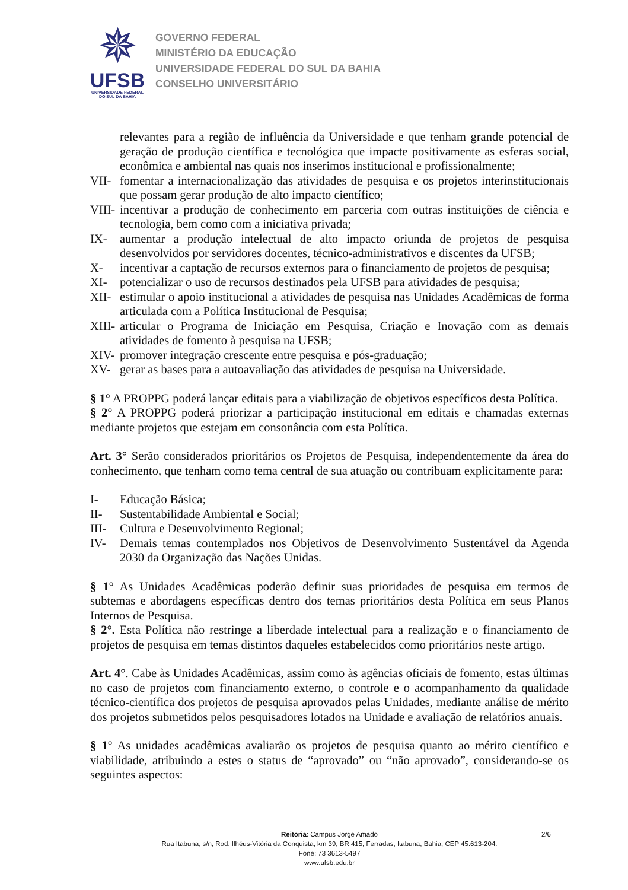✵
UFSB
UNIVERSIDADE FEDERAL
DO SUL DA BAHIA
GOVERNO FEDERAL
MINISTÉRIO DA EDUCAÇÃO
UNIVERSIDADE FEDERAL DO SUL DA BAHIA
CONSELHO UNIVERSITÁRIO
relevantes para a região de influência da Universidade e que tenham grande potencial de geração de produção científica e tecnológica que impacte positivamente as esferas social, econômica e ambiental nas quais nos inserimos institucional e profissionalmente;
VII- fomentar a internacionalização das atividades de pesquisa e os projetos interinstitucionais que possam gerar produção de alto impacto científico;
VIII- incentivar a produção de conhecimento em parceria com outras instituições de ciência e tecnologia, bem como com a iniciativa privada;
IX- aumentar a produção intelectual de alto impacto oriunda de projetos de pesquisa desenvolvidos por servidores docentes, técnico-administrativos e discentes da UFSB;
X- incentivar a captação de recursos externos para o financiamento de projetos de pesquisa;
XI- potencializar o uso de recursos destinados pela UFSB para atividades de pesquisa;
XII- estimular o apoio institucional a atividades de pesquisa nas Unidades Acadêmicas de forma articulada com a Política Institucional de Pesquisa;
XIII- articular o Programa de Iniciação em Pesquisa, Criação e Inovação com as demais atividades de fomento à pesquisa na UFSB;
XIV- promover integração crescente entre pesquisa e pós-graduação;
XV- gerar as bases para a autoavaliação das atividades de pesquisa na Universidade.
§ 1° A PROPPG poderá lançar editais para a viabilização de objetivos específicos desta Política.
§ 2° A PROPPG poderá priorizar a participação institucional em editais e chamadas externas mediante projetos que estejam em consonância com esta Política.
Art. 3° Serão considerados prioritários os Projetos de Pesquisa, independentemente da área do conhecimento, que tenham como tema central de sua atuação ou contribuam explicitamente para:
I- Educação Básica;
II- Sustentabilidade Ambiental e Social;
III- Cultura e Desenvolvimento Regional;
IV- Demais temas contemplados nos Objetivos de Desenvolvimento Sustentável da Agenda 2030 da Organização das Nações Unidas.
§ 1° As Unidades Acadêmicas poderão definir suas prioridades de pesquisa em termos de subtemas e abordagens específicas dentro dos temas prioritários desta Política em seus Planos Internos de Pesquisa.
§ 2°. Esta Política não restringe a liberdade intelectual para a realização e o financiamento de projetos de pesquisa em temas distintos daqueles estabelecidos como prioritários neste artigo.
Art. 4°. Cabe às Unidades Acadêmicas, assim como às agências oficiais de fomento, estas últimas no caso de projetos com financiamento externo, o controle e o acompanhamento da qualidade técnico-científica dos projetos de pesquisa aprovados pelas Unidades, mediante análise de mérito dos projetos submetidos pelos pesquisadores lotados na Unidade e avaliação de relatórios anuais.
§ 1° As unidades acadêmicas avaliarão os projetos de pesquisa quanto ao mérito científico e viabilidade, atribuindo a estes o status de “aprovado” ou “não aprovado”, considerando-se os seguintes aspectos:
Reitoria: Campus Jorge Amado
2/6
Rua Itabuna, s/n, Rod. Ilhéus-Vitória da Conquista, km 39, BR 415, Ferradas, Itabuna, Bahia, CEP 45.613-204.
Fone: 73 3613-5497
www.ufsb.edu.br